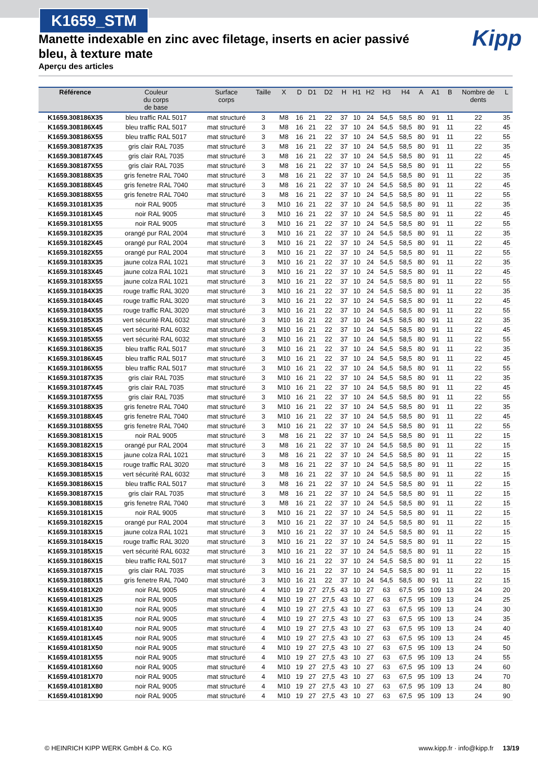K1659_STM
Kipp
Manette indexable en zinc avec filetage, inserts en acier passivé bleu, à texture mate
Aperçu des articles
| Référence | Couleur du corps de base | Surface corps | Taille | X | D | D1 | D2 | H | H1 | H2 | H3 | H4 | A | A1 | B | Nombre de dents | L |
| --- | --- | --- | --- | --- | --- | --- | --- | --- | --- | --- | --- | --- | --- | --- | --- | --- | --- |
| K1659.308186X35 | bleu traffic RAL 5017 | mat structuré | 3 | M8 | 16 | 21 | 22 | 37 | 10 | 24 | 54,5 | 58,5 | 80 | 91 | 11 | 22 | 35 |
| K1659.308186X45 | bleu traffic RAL 5017 | mat structuré | 3 | M8 | 16 | 21 | 22 | 37 | 10 | 24 | 54,5 | 58,5 | 80 | 91 | 11 | 22 | 45 |
| K1659.308186X55 | bleu traffic RAL 5017 | mat structuré | 3 | M8 | 16 | 21 | 22 | 37 | 10 | 24 | 54,5 | 58,5 | 80 | 91 | 11 | 22 | 55 |
| K1659.308187X35 | gris clair RAL 7035 | mat structuré | 3 | M8 | 16 | 21 | 22 | 37 | 10 | 24 | 54,5 | 58,5 | 80 | 91 | 11 | 22 | 35 |
| K1659.308187X45 | gris clair RAL 7035 | mat structuré | 3 | M8 | 16 | 21 | 22 | 37 | 10 | 24 | 54,5 | 58,5 | 80 | 91 | 11 | 22 | 45 |
| K1659.308187X55 | gris clair RAL 7035 | mat structuré | 3 | M8 | 16 | 21 | 22 | 37 | 10 | 24 | 54,5 | 58,5 | 80 | 91 | 11 | 22 | 55 |
| K1659.308188X35 | gris fenetre RAL 7040 | mat structuré | 3 | M8 | 16 | 21 | 22 | 37 | 10 | 24 | 54,5 | 58,5 | 80 | 91 | 11 | 22 | 35 |
| K1659.308188X45 | gris fenetre RAL 7040 | mat structuré | 3 | M8 | 16 | 21 | 22 | 37 | 10 | 24 | 54,5 | 58,5 | 80 | 91 | 11 | 22 | 45 |
| K1659.308188X55 | gris fenetre RAL 7040 | mat structuré | 3 | M8 | 16 | 21 | 22 | 37 | 10 | 24 | 54,5 | 58,5 | 80 | 91 | 11 | 22 | 55 |
| K1659.310181X35 | noir RAL 9005 | mat structuré | 3 | M10 | 16 | 21 | 22 | 37 | 10 | 24 | 54,5 | 58,5 | 80 | 91 | 11 | 22 | 35 |
| K1659.310181X45 | noir RAL 9005 | mat structuré | 3 | M10 | 16 | 21 | 22 | 37 | 10 | 24 | 54,5 | 58,5 | 80 | 91 | 11 | 22 | 45 |
| K1659.310181X55 | noir RAL 9005 | mat structuré | 3 | M10 | 16 | 21 | 22 | 37 | 10 | 24 | 54,5 | 58,5 | 80 | 91 | 11 | 22 | 55 |
| K1659.310182X35 | orangé pur RAL 2004 | mat structuré | 3 | M10 | 16 | 21 | 22 | 37 | 10 | 24 | 54,5 | 58,5 | 80 | 91 | 11 | 22 | 35 |
| K1659.310182X45 | orangé pur RAL 2004 | mat structuré | 3 | M10 | 16 | 21 | 22 | 37 | 10 | 24 | 54,5 | 58,5 | 80 | 91 | 11 | 22 | 45 |
| K1659.310182X55 | orangé pur RAL 2004 | mat structuré | 3 | M10 | 16 | 21 | 22 | 37 | 10 | 24 | 54,5 | 58,5 | 80 | 91 | 11 | 22 | 55 |
| K1659.310183X35 | jaune colza RAL 1021 | mat structuré | 3 | M10 | 16 | 21 | 22 | 37 | 10 | 24 | 54,5 | 58,5 | 80 | 91 | 11 | 22 | 35 |
| K1659.310183X45 | jaune colza RAL 1021 | mat structuré | 3 | M10 | 16 | 21 | 22 | 37 | 10 | 24 | 54,5 | 58,5 | 80 | 91 | 11 | 22 | 45 |
| K1659.310183X55 | jaune colza RAL 1021 | mat structuré | 3 | M10 | 16 | 21 | 22 | 37 | 10 | 24 | 54,5 | 58,5 | 80 | 91 | 11 | 22 | 55 |
| K1659.310184X35 | rouge traffic RAL 3020 | mat structuré | 3 | M10 | 16 | 21 | 22 | 37 | 10 | 24 | 54,5 | 58,5 | 80 | 91 | 11 | 22 | 35 |
| K1659.310184X45 | rouge traffic RAL 3020 | mat structuré | 3 | M10 | 16 | 21 | 22 | 37 | 10 | 24 | 54,5 | 58,5 | 80 | 91 | 11 | 22 | 45 |
| K1659.310184X55 | rouge traffic RAL 3020 | mat structuré | 3 | M10 | 16 | 21 | 22 | 37 | 10 | 24 | 54,5 | 58,5 | 80 | 91 | 11 | 22 | 55 |
| K1659.310185X35 | vert sécurité RAL 6032 | mat structuré | 3 | M10 | 16 | 21 | 22 | 37 | 10 | 24 | 54,5 | 58,5 | 80 | 91 | 11 | 22 | 35 |
| K1659.310185X45 | vert sécurité RAL 6032 | mat structuré | 3 | M10 | 16 | 21 | 22 | 37 | 10 | 24 | 54,5 | 58,5 | 80 | 91 | 11 | 22 | 45 |
| K1659.310185X55 | vert sécurité RAL 6032 | mat structuré | 3 | M10 | 16 | 21 | 22 | 37 | 10 | 24 | 54,5 | 58,5 | 80 | 91 | 11 | 22 | 55 |
| K1659.310186X35 | bleu traffic RAL 5017 | mat structuré | 3 | M10 | 16 | 21 | 22 | 37 | 10 | 24 | 54,5 | 58,5 | 80 | 91 | 11 | 22 | 35 |
| K1659.310186X45 | bleu traffic RAL 5017 | mat structuré | 3 | M10 | 16 | 21 | 22 | 37 | 10 | 24 | 54,5 | 58,5 | 80 | 91 | 11 | 22 | 45 |
| K1659.310186X55 | bleu traffic RAL 5017 | mat structuré | 3 | M10 | 16 | 21 | 22 | 37 | 10 | 24 | 54,5 | 58,5 | 80 | 91 | 11 | 22 | 55 |
| K1659.310187X35 | gris clair RAL 7035 | mat structuré | 3 | M10 | 16 | 21 | 22 | 37 | 10 | 24 | 54,5 | 58,5 | 80 | 91 | 11 | 22 | 35 |
| K1659.310187X45 | gris clair RAL 7035 | mat structuré | 3 | M10 | 16 | 21 | 22 | 37 | 10 | 24 | 54,5 | 58,5 | 80 | 91 | 11 | 22 | 45 |
| K1659.310187X55 | gris clair RAL 7035 | mat structuré | 3 | M10 | 16 | 21 | 22 | 37 | 10 | 24 | 54,5 | 58,5 | 80 | 91 | 11 | 22 | 55 |
| K1659.310188X35 | gris fenetre RAL 7040 | mat structuré | 3 | M10 | 16 | 21 | 22 | 37 | 10 | 24 | 54,5 | 58,5 | 80 | 91 | 11 | 22 | 35 |
| K1659.310188X45 | gris fenetre RAL 7040 | mat structuré | 3 | M10 | 16 | 21 | 22 | 37 | 10 | 24 | 54,5 | 58,5 | 80 | 91 | 11 | 22 | 45 |
| K1659.310188X55 | gris fenetre RAL 7040 | mat structuré | 3 | M10 | 16 | 21 | 22 | 37 | 10 | 24 | 54,5 | 58,5 | 80 | 91 | 11 | 22 | 55 |
| K1659.308181X15 | noir RAL 9005 | mat structuré | 3 | M8 | 16 | 21 | 22 | 37 | 10 | 24 | 54,5 | 58,5 | 80 | 91 | 11 | 22 | 15 |
| K1659.308182X15 | orangé pur RAL 2004 | mat structuré | 3 | M8 | 16 | 21 | 22 | 37 | 10 | 24 | 54,5 | 58,5 | 80 | 91 | 11 | 22 | 15 |
| K1659.308183X15 | jaune colza RAL 1021 | mat structuré | 3 | M8 | 16 | 21 | 22 | 37 | 10 | 24 | 54,5 | 58,5 | 80 | 91 | 11 | 22 | 15 |
| K1659.308184X15 | rouge traffic RAL 3020 | mat structuré | 3 | M8 | 16 | 21 | 22 | 37 | 10 | 24 | 54,5 | 58,5 | 80 | 91 | 11 | 22 | 15 |
| K1659.308185X15 | vert sécurité RAL 6032 | mat structuré | 3 | M8 | 16 | 21 | 22 | 37 | 10 | 24 | 54,5 | 58,5 | 80 | 91 | 11 | 22 | 15 |
| K1659.308186X15 | bleu traffic RAL 5017 | mat structuré | 3 | M8 | 16 | 21 | 22 | 37 | 10 | 24 | 54,5 | 58,5 | 80 | 91 | 11 | 22 | 15 |
| K1659.308187X15 | gris clair RAL 7035 | mat structuré | 3 | M8 | 16 | 21 | 22 | 37 | 10 | 24 | 54,5 | 58,5 | 80 | 91 | 11 | 22 | 15 |
| K1659.308188X15 | gris fenetre RAL 7040 | mat structuré | 3 | M8 | 16 | 21 | 22 | 37 | 10 | 24 | 54,5 | 58,5 | 80 | 91 | 11 | 22 | 15 |
| K1659.310181X15 | noir RAL 9005 | mat structuré | 3 | M10 | 16 | 21 | 22 | 37 | 10 | 24 | 54,5 | 58,5 | 80 | 91 | 11 | 22 | 15 |
| K1659.310182X15 | orangé pur RAL 2004 | mat structuré | 3 | M10 | 16 | 21 | 22 | 37 | 10 | 24 | 54,5 | 58,5 | 80 | 91 | 11 | 22 | 15 |
| K1659.310183X15 | jaune colza RAL 1021 | mat structuré | 3 | M10 | 16 | 21 | 22 | 37 | 10 | 24 | 54,5 | 58,5 | 80 | 91 | 11 | 22 | 15 |
| K1659.310184X15 | rouge traffic RAL 3020 | mat structuré | 3 | M10 | 16 | 21 | 22 | 37 | 10 | 24 | 54,5 | 58,5 | 80 | 91 | 11 | 22 | 15 |
| K1659.310185X15 | vert sécurité RAL 6032 | mat structuré | 3 | M10 | 16 | 21 | 22 | 37 | 10 | 24 | 54,5 | 58,5 | 80 | 91 | 11 | 22 | 15 |
| K1659.310186X15 | bleu traffic RAL 5017 | mat structuré | 3 | M10 | 16 | 21 | 22 | 37 | 10 | 24 | 54,5 | 58,5 | 80 | 91 | 11 | 22 | 15 |
| K1659.310187X15 | gris clair RAL 7035 | mat structuré | 3 | M10 | 16 | 21 | 22 | 37 | 10 | 24 | 54,5 | 58,5 | 80 | 91 | 11 | 22 | 15 |
| K1659.310188X15 | gris fenetre RAL 7040 | mat structuré | 3 | M10 | 16 | 21 | 22 | 37 | 10 | 24 | 54,5 | 58,5 | 80 | 91 | 11 | 22 | 15 |
| K1659.410181X20 | noir RAL 9005 | mat structuré | 4 | M10 | 19 | 27 | 27,5 | 43 | 10 | 27 | 63 | 67,5 | 95 | 109 | 13 | 24 | 20 |
| K1659.410181X25 | noir RAL 9005 | mat structuré | 4 | M10 | 19 | 27 | 27,5 | 43 | 10 | 27 | 63 | 67,5 | 95 | 109 | 13 | 24 | 25 |
| K1659.410181X30 | noir RAL 9005 | mat structuré | 4 | M10 | 19 | 27 | 27,5 | 43 | 10 | 27 | 63 | 67,5 | 95 | 109 | 13 | 24 | 30 |
| K1659.410181X35 | noir RAL 9005 | mat structuré | 4 | M10 | 19 | 27 | 27,5 | 43 | 10 | 27 | 63 | 67,5 | 95 | 109 | 13 | 24 | 35 |
| K1659.410181X40 | noir RAL 9005 | mat structuré | 4 | M10 | 19 | 27 | 27,5 | 43 | 10 | 27 | 63 | 67,5 | 95 | 109 | 13 | 24 | 40 |
| K1659.410181X45 | noir RAL 9005 | mat structuré | 4 | M10 | 19 | 27 | 27,5 | 43 | 10 | 27 | 63 | 67,5 | 95 | 109 | 13 | 24 | 45 |
| K1659.410181X50 | noir RAL 9005 | mat structuré | 4 | M10 | 19 | 27 | 27,5 | 43 | 10 | 27 | 63 | 67,5 | 95 | 109 | 13 | 24 | 50 |
| K1659.410181X55 | noir RAL 9005 | mat structuré | 4 | M10 | 19 | 27 | 27,5 | 43 | 10 | 27 | 63 | 67,5 | 95 | 109 | 13 | 24 | 55 |
| K1659.410181X60 | noir RAL 9005 | mat structuré | 4 | M10 | 19 | 27 | 27,5 | 43 | 10 | 27 | 63 | 67,5 | 95 | 109 | 13 | 24 | 60 |
| K1659.410181X70 | noir RAL 9005 | mat structuré | 4 | M10 | 19 | 27 | 27,5 | 43 | 10 | 27 | 63 | 67,5 | 95 | 109 | 13 | 24 | 70 |
| K1659.410181X80 | noir RAL 9005 | mat structuré | 4 | M10 | 19 | 27 | 27,5 | 43 | 10 | 27 | 63 | 67,5 | 95 | 109 | 13 | 24 | 80 |
| K1659.410181X90 | noir RAL 9005 | mat structuré | 4 | M10 | 19 | 27 | 27,5 | 43 | 10 | 27 | 63 | 67,5 | 95 | 109 | 13 | 24 | 90 |
© HEINRICH KIPP WERK GmbH & Co. KG www.kipp.fr · info@kipp.fr 13/19